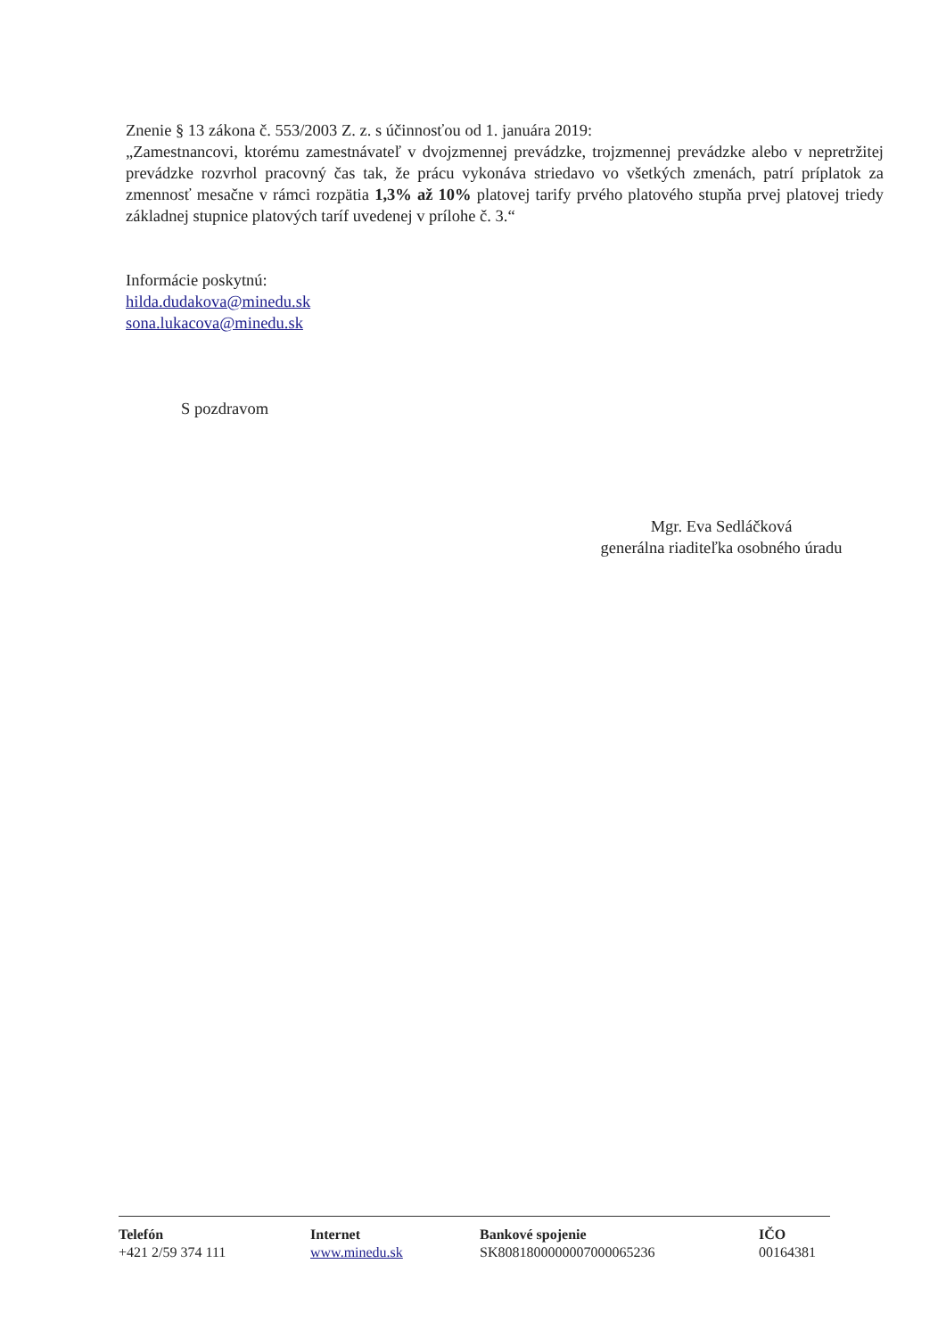Znenie § 13 zákona č. 553/2003 Z. z. s účinnosťou od 1. januára 2019:
„Zamestnancovi, ktorému zamestnávateľ v dvojzmennej prevádzke, trojzmennej prevádzke alebo v nepretržitej prevádzke rozvrhol pracovný čas tak, že prácu vykonáva striedavo vo všetkých zmenách, patrí príplatok za zmennosť mesačne v rámci rozpätia 1,3% až 10% platovej tarify prvého platového stupňa prvej platovej triedy základnej stupnice platových taríf uvedenej v prílohe č. 3.“
Informácie poskytnú:
hilda.dudakova@minedu.sk
sona.lukacova@minedu.sk
S pozdravom
Mgr. Eva Sedláčková
generálna riaditeľka osobného úradu
Telefón
+421 2/59 374 111
Internet
www.minedu.sk
Bankové spojenie
SK8081800000007000065236
IČO
00164381